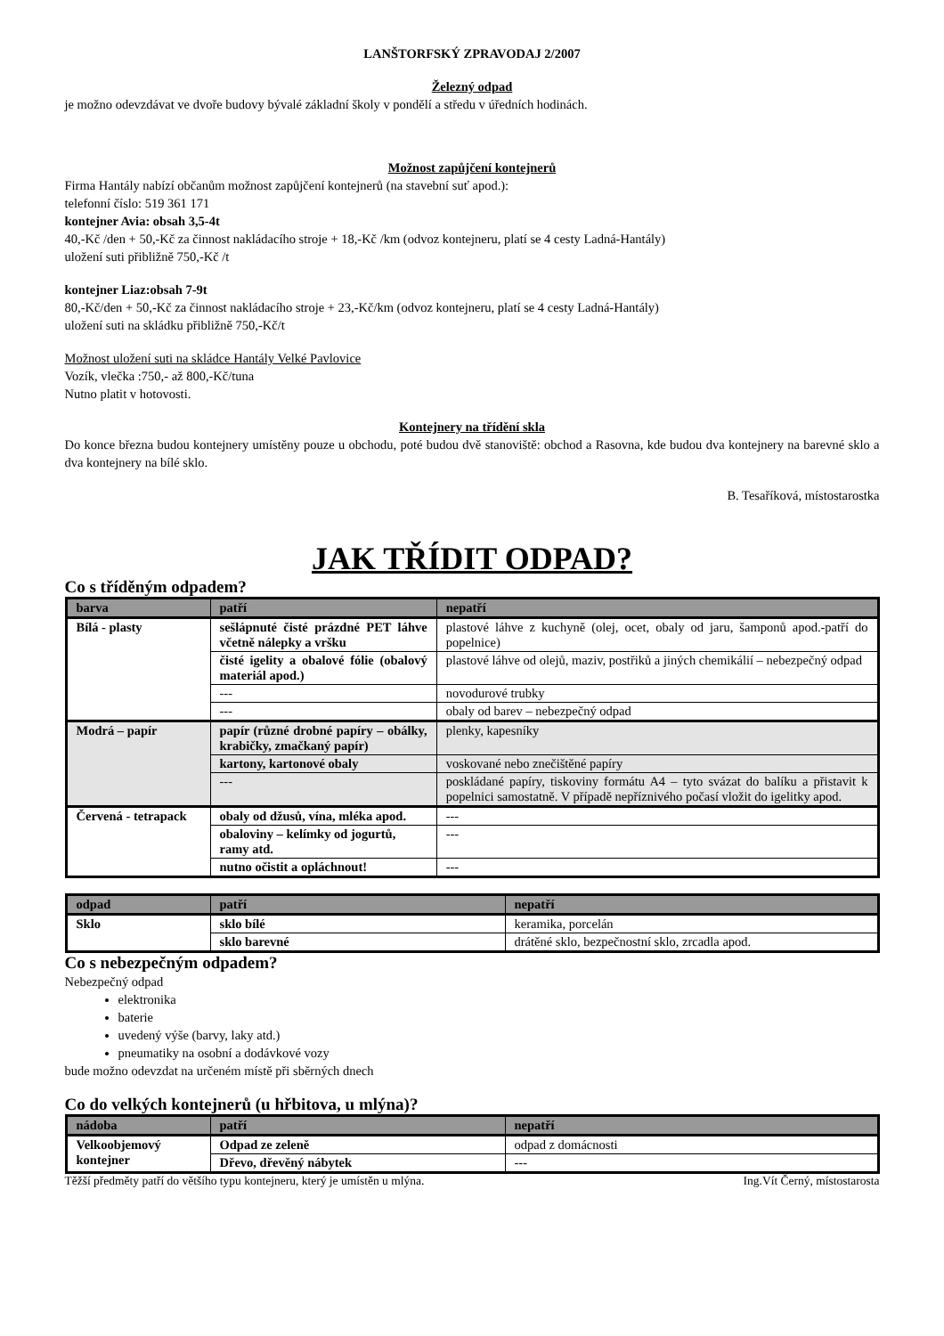LANŠTORFSKÝ ZPRAVODAJ 2/2007
Železný odpad
je možno odevzdávat ve dvoře budovy bývalé základní školy v pondělí a středu v úředních hodinách.
Možnost zapůjčení kontejnerů
Firma Hantály nabízí občanům možnost zapůjčení kontejnerů (na stavební suť apod.):
telefonní číslo: 519 361 171
kontejner Avia: obsah 3,5-4t
40,-Kč /den + 50,-Kč za činnost nakládacího stroje + 18,-Kč /km (odvoz kontejneru, platí se 4 cesty Ladná-Hantály)
uložení suti přibližně 750,-Kč /t
kontejner Liaz:obsah 7-9t
80,-Kč/den + 50,-Kč za činnost nakládacího stroje + 23,-Kč/km (odvoz kontejneru, platí se 4 cesty Ladná-Hantály)
uložení suti na skládku přibližně 750,-Kč/t
Možnost uložení suti na skládce Hantály Velké Pavlovice
Vozík, vlečka :750,- až 800,-Kč/tuna
Nutno platit v hotovosti.
Kontejnery na třídění skla
Do konce března budou kontejnery umístěny pouze u obchodu, poté budou dvě stanoviště: obchod a Rasovna, kde budou dva kontejnery na barevné sklo a dva kontejnery na bílé sklo.
B. Tesaříková, místostarostka
JAK TŘÍDIT ODPAD?
Co s tříděným odpadem?
| barva | patří | nepatří |
| --- | --- | --- |
| Bílá - plasty | sešlápnuté čisté prázdné PET láhve včetně nálepky a vršku | plastové láhve z kuchyně (olej, ocet, obaly od jaru, šamponů apod.-patří do popelnice) |
| | čisté igelity a obalové fólie (obalový materiál apod.) | plastové láhve od olejů, maziv, postřiků a jiných chemikálií – nebezpečný odpad |
| | --- | novodurové trubky |
| | --- | obaly od barev – nebezpečný odpad |
| Modrá – papír | papír (různé drobné papíry – obálky, krabičky, zmačkaný papír) | plenky, kapesníky |
| | kartony, kartonové obaly | voskované nebo znečištěné papíry |
| | --- | poskládané papíry, tiskoviny formátu A4 – tyto svázat do balíku a přistavit k popelnici samostatně. V případě nepříznivého počasí vložit do igelitky apod. |
| Červená - tetrapack | obaly od džusů, vína, mléka apod. | --- |
| | obaloviny – kelímky od jogurtů, ramy atd. | --- |
| | nutno očistit a opláchnout! | --- |
| odpad | patří | nepatří |
| --- | --- | --- |
| Sklo | sklo bílé | keramika, porcelán |
| | sklo barevné | drátěné sklo, bezpečnostní sklo, zrcadla apod. |
Co s nebezpečným odpadem?
Nebezpečný odpad
elektronika
baterie
uvedený výše (barvy, laky atd.)
pneumatiky na osobní a dodávkové vozy
bude možno odevzdat na určeném místě při sběrných dnech
Co do velkých kontejnerů (u hřbitova, u mlýna)?
| nádoba | patří | nepatří |
| --- | --- | --- |
| Velkoobjemový kontejner | Odpad ze zeleně | odpad z domácnosti |
| | Dřevo, dřevěný nábytek | --- |
Těžší předměty patří do většího typu kontejneru, který je umístěn u mlýna. Ing.Vít Černý, místostarosta